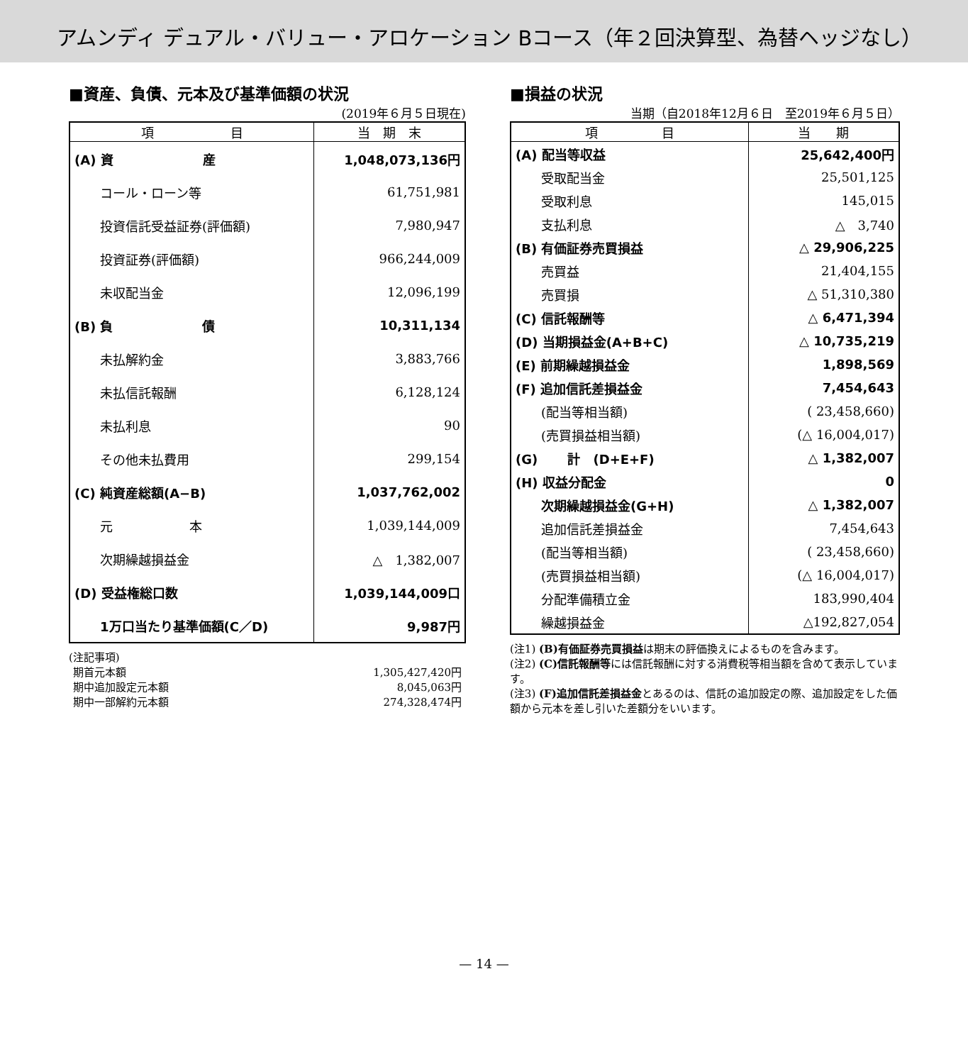アムンディ デュアル・バリュー・アロケーション Bコース（年２回決算型、為替ヘッジなし）
■資産、負債、元本及び基準価額の状況
(2019年６月５日現在)
| 項 目 | 当 期 末 |
| --- | --- |
| (A) 資 産 | 1,048,073,136円 |
| コール・ローン等 | 61,751,981 |
| 投資信託受益証券(評価額) | 7,980,947 |
| 投資証券(評価額) | 966,244,009 |
| 未収配当金 | 12,096,199 |
| (B) 負 債 | 10,311,134 |
| 未払解約金 | 3,883,766 |
| 未払信託報酬 | 6,128,124 |
| 未払利息 | 90 |
| その他未払費用 | 299,154 |
| (C) 純資産総額(A−B) | 1,037,762,002 |
| 元 本 | 1,039,144,009 |
| 次期繰越損益金 | △ 1,382,007 |
| (D) 受益権総口数 | 1,039,144,009口 |
| 1万口当たり基準価額(C／D) | 9,987円 |
(注記事項)
| 期首元本額 | 1,305,427,420円 |
| 期中追加設定元本額 | 8,045,063円 |
| 期中一部解約元本額 | 274,328,474円 |
■損益の状況
当期（自2018年12月６日　至2019年６月５日）
| 項 目 | 当 期 |
| --- | --- |
| (A) 配当等収益 | 25,642,400円 |
| 受取配当金 | 25,501,125 |
| 受取利息 | 145,015 |
| 支払利息 | △ 3,740 |
| (B) 有価証券売買損益 | △ 29,906,225 |
| 売買益 | 21,404,155 |
| 売買損 | △ 51,310,380 |
| (C) 信託報酬等 | △ 6,471,394 |
| (D) 当期損益金(A+B+C) | △ 10,735,219 |
| (E) 前期繰越損益金 | 1,898,569 |
| (F) 追加信託差損益金 | 7,454,643 |
| (配当等相当額) | ( 23,458,660) |
| (売買損益相当額) | (△ 16,004,017) |
| (G) 計 (D+E+F) | △ 1,382,007 |
| (H) 収益分配金 | 0 |
| 次期繰越損益金(G+H) | △ 1,382,007 |
| 追加信託差損益金 | 7,454,643 |
| (配当等相当額) | ( 23,458,660) |
| (売買損益相当額) | (△ 16,004,017) |
| 分配準備積立金 | 183,990,404 |
| 繰越損益金 | △192,827,054 |
(注1) (B)有価証券売買損益は期末の評価換えによるものを含みます。
(注2) (C)信託報酬等には信託報酬に対する消費税等相当額を含めて表示しています。
(注3) (F)追加信託差損益金とあるのは、信託の追加設定の際、追加設定をした価額から元本を差し引いた差額分をいいます。
— 14 —